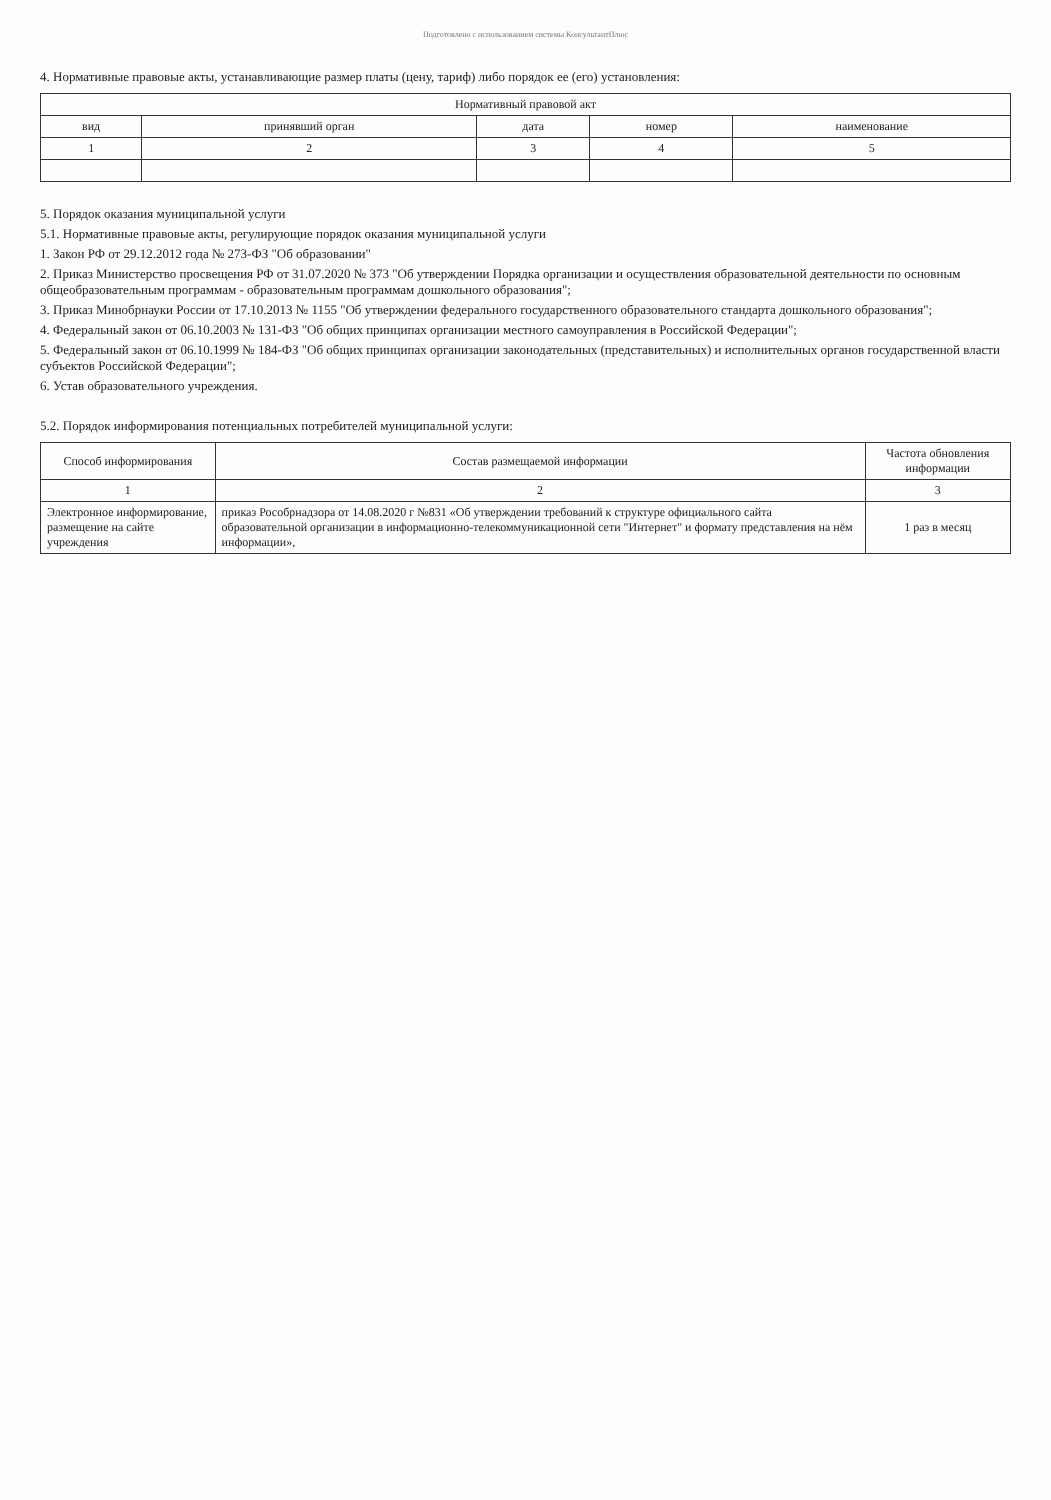Подготовлено с использованием системы КонсультантПлюс
4. Нормативные правовые акты, устанавливающие размер платы (цену, тариф) либо порядок ее (его) установления:
| Нормативный правовой акт | | | | |
| --- | --- | --- | --- | --- |
| вид | принявший орган | дата | номер | наименование |
| 1 | 2 | 3 | 4 | 5 |
5. Порядок оказания муниципальной услуги
5.1. Нормативные правовые акты, регулирующие порядок оказания муниципальной услуги
1. Закон РФ от 29.12.2012 года № 273-ФЗ "Об образовании"
2. Приказ Министерство просвещения РФ от 31.07.2020 № 373 "Об утверждении Порядка организации и осуществления образовательной деятельности по основным общеобразовательным программам - образовательным программам дошкольного образования";
3. Приказ Минобрнауки России от 17.10.2013 № 1155 "Об утверждении федерального государственного образовательного стандарта дошкольного образования";
4. Федеральный закон от 06.10.2003 № 131-ФЗ "Об общих принципах организации местного самоуправления в Российской Федерации";
5. Федеральный закон от 06.10.1999 № 184-ФЗ "Об общих принципах организации законодательных (представительных) и исполнительных органов государственной власти субъектов Российской Федерации";
6. Устав образовательного учреждения.
5.2. Порядок информирования потенциальных потребителей муниципальной услуги:
| Способ информирования | Состав размещаемой информации | Частота обновления информации |
| --- | --- | --- |
| 1 | 2 | 3 |
| Электронное информирование, размещение на сайте учреждения | приказ Рособрнадзора от 14.08.2020 г №831 «Об утверждении требований к структуре официального сайта образовательной организации в информационно-телекоммуникационной сети "Интернет" и формату представления на нём информации», | 1 раз в месяц |